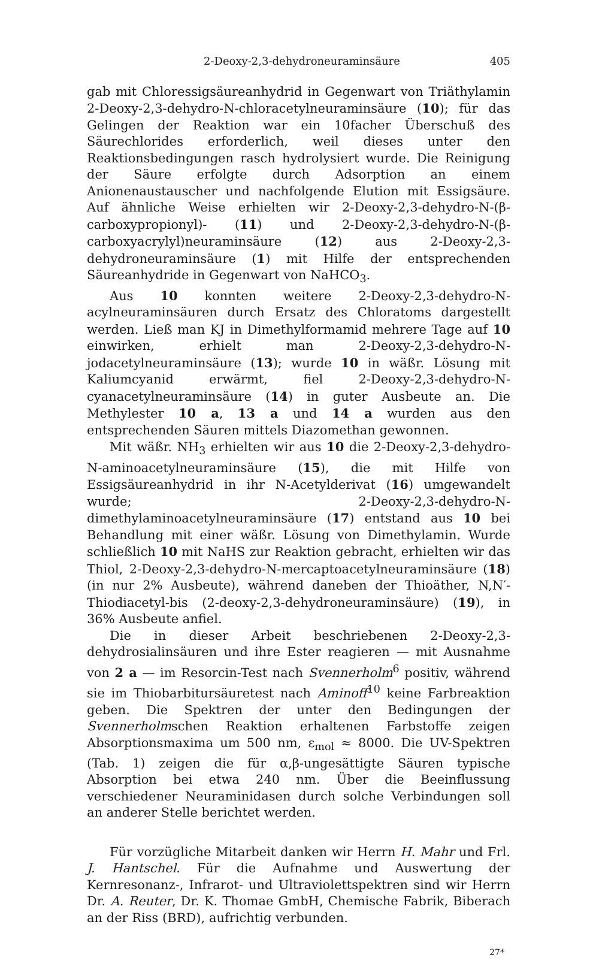2-Deoxy-2,3-dehydroneuraminsäure 405
gab mit Chloressigsäureanhydrid in Gegenwart von Triäthylamin 2-Deoxy-2,3-dehydro-N-chloracetylneuraminsäure (10); für das Gelingen der Reaktion war ein 10facher Überschuß des Säurechlorides erforderlich, weil dieses unter den Reaktionsbedingungen rasch hydrolysiert wurde. Die Reinigung der Säure erfolgte durch Adsorption an einem Anionenaustauscher und nachfolgende Elution mit Essigsäure. Auf ähnliche Weise erhielten wir 2-Deoxy-2,3-dehydro-N-(β-carboxypropionyl)- (11) und 2-Deoxy-2,3-dehydro-N-(β-carboxyacrylyl)neuraminsäure (12) aus 2-Deoxy-2,3-dehydroneuraminsäure (1) mit Hilfe der entsprechenden Säureanhydride in Gegenwart von NaHCO<sub>3</sub>.
Aus 10 konnten weitere 2-Deoxy-2,3-dehydro-N-acylneuraminsäuren durch Ersatz des Chloratoms dargestellt werden. Ließ man KJ in Dimethylformamid mehrere Tage auf 10 einwirken, erhielt man 2-Deoxy-2,3-dehydro-N-jodacetylneuraminsäure (13); wurde 10 in wäßr. Lösung mit Kaliumcyanid erwärmt, fiel 2-Deoxy-2,3-dehydro-N-cyanacetylneuraminsäure (14) in guter Ausbeute an. Die Methylester 10 a, 13 a und 14 a wurden aus den entsprechenden Säuren mittels Diazomethan gewonnen.
Mit wäßr. NH<sub>3</sub> erhielten wir aus 10 die 2-Deoxy-2,3-dehydro-N-aminoacetylneuraminsäure (15), die mit Hilfe von Essigsäureanhydrid in ihr N-Acetylderivat (16) umgewandelt wurde; 2-Deoxy-2,3-dehydro-N-dimethylaminoacetylneuraminsäure (17) entstand aus 10 bei Behandlung mit einer wäßr. Lösung von Dimethylamin. Wurde schließlich 10 mit NaHS zur Reaktion gebracht, erhielten wir das Thiol, 2-Deoxy-2,3-dehydro-N-mercaptoacetylneuraminsäure (18) (in nur 2% Ausbeute), während daneben der Thioäther, N,N′-Thiodiacetyl-bis (2-deoxy-2,3-dehydroneuraminsäure) (19), in 36% Ausbeute anfiel.
Die in dieser Arbeit beschriebenen 2-Deoxy-2,3-dehydrosialinsäuren und ihre Ester reagieren — mit Ausnahme von 2 a — im Resorcin-Test nach Svennerholm<sup>6</sup> positiv, während sie im Thiobarbitursäuretest nach Aminoff<sup>10</sup> keine Farbreaktion geben. Die Spektren der unter den Bedingungen der Svennerholmschen Reaktion erhaltenen Farbstoffe zeigen Absorptionsmaxima um 500 nm, ε<sub>mol</sub> ≈ 8000. Die UV-Spektren (Tab. 1) zeigen die für α,β-ungesättigte Säuren typische Absorption bei etwa 240 nm. Über die Beeinflussung verschiedener Neuraminidasen durch solche Verbindungen soll an anderer Stelle berichtet werden.
Für vorzügliche Mitarbeit danken wir Herrn H. Mahr und Frl. J. Hantschel. Für die Aufnahme und Auswertung der Kernresonanz-, Infrarot- und Ultraviolettspektren sind wir Herrn Dr. A. Reuter, Dr. K. Thomae GmbH, Chemische Fabrik, Biberach an der Riss (BRD), aufrichtig verbunden.
27*